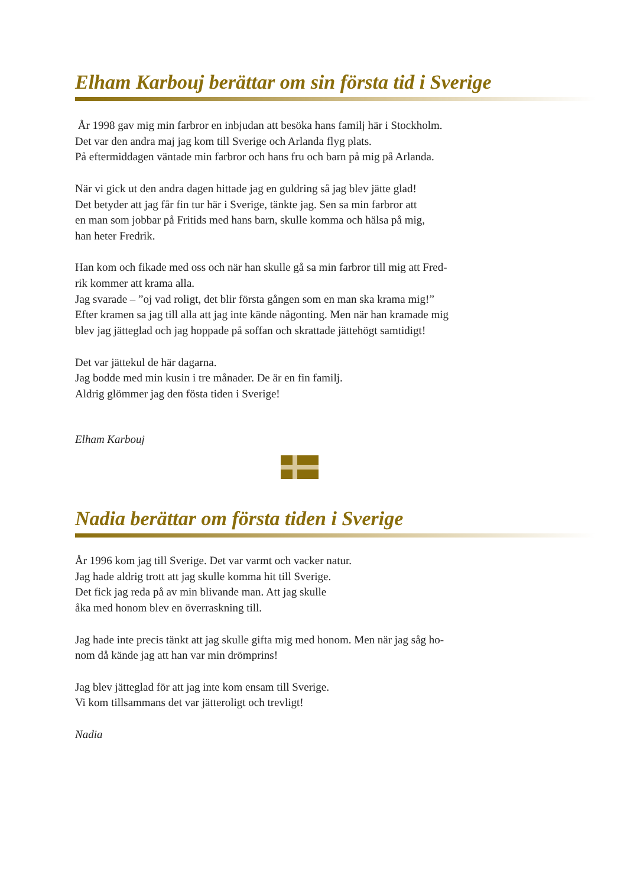Elham Karbouj berättar om sin första tid i Sverige
År 1998 gav mig min farbror en inbjudan att besöka hans familj här i Stockholm.
Det var den andra maj jag kom till Sverige och Arlanda flyg plats.
På eftermiddagen väntade min farbror och hans fru och barn på mig på Arlanda.
När vi gick ut den andra dagen hittade jag en guldring så jag blev jätte glad!
Det betyder att jag får fin tur här i Sverige, tänkte jag. Sen sa min farbror att
en man som jobbar på Fritids med hans barn, skulle komma och hälsa på mig,
han heter Fredrik.
Han kom och fikade med oss och när han skulle gå sa min farbror till mig att Fred-
rik kommer att krama alla.
Jag svarade – ”oj vad roligt, det blir första gången som en man ska krama mig!”
Efter kramen sa jag till alla att jag inte kände någonting. Men när han kramade mig
blev jag jätteglad och jag hoppade på soffan och skrattade jättehögt samtidigt!
Det var jättekul de här dagarna.
Jag bodde med min kusin i tre månader. De är en fin familj.
Aldrig glömmer jag den fösta tiden i Sverige!
Elham Karbouj
Nadia berättar om första tiden i Sverige
År 1996 kom jag till Sverige. Det var varmt och vacker natur.
Jag hade aldrig trott att jag skulle komma hit till Sverige.
Det fick jag reda på av min blivande man. Att jag skulle
åka med honom blev en överraskning till.
Jag hade inte precis tänkt att jag skulle gifta mig med honom. Men när jag såg ho-
nom då kände jag att han var min drömprins!
Jag blev jätteglad för att jag inte kom ensam till Sverige.
Vi kom tillsammans det var jätteroligt och trevligt!
Nadia